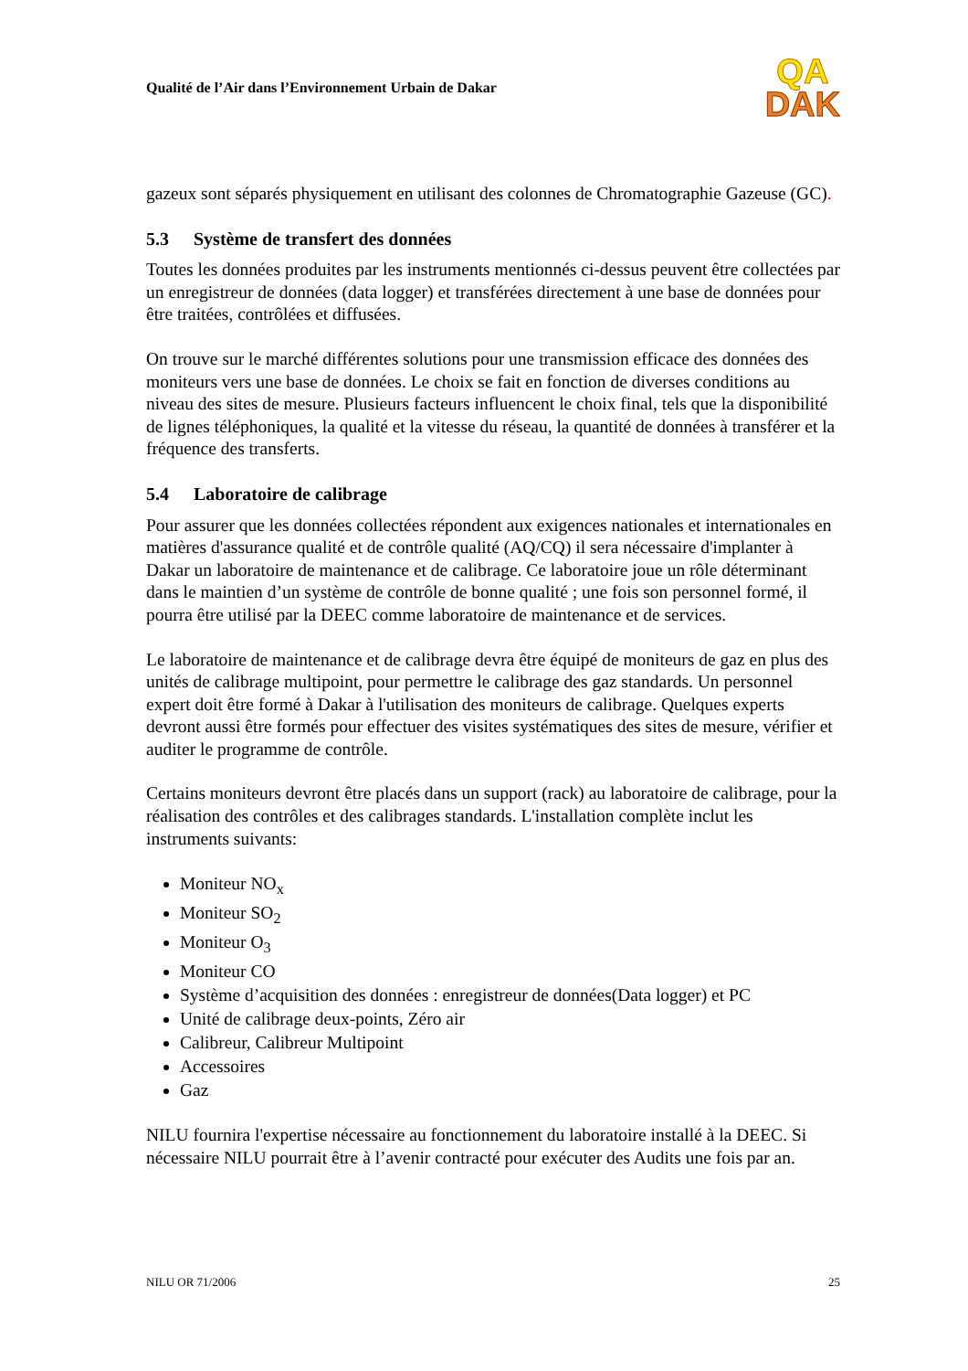Qualité de l’Air dans l’Environnement Urbain de Dakar
QA
DAK
gazeux sont séparés physiquement en utilisant des colonnes de Chromatographie Gazeuse (GC).
5.3 Système de transfert des données
Toutes les données produites par les instruments mentionnés ci-dessus peuvent être collectées par un enregistreur de données (data logger) et transférées directement à une base de données pour être traitées, contrôlées et diffusées.
On trouve sur le marché différentes solutions pour une transmission efficace des données des moniteurs vers une base de données. Le choix se fait en fonction de diverses conditions au niveau des sites de mesure. Plusieurs facteurs influencent le choix final, tels que la disponibilité de lignes téléphoniques, la qualité et la vitesse du réseau, la quantité de données à transférer et la fréquence des transferts.
5.4 Laboratoire de calibrage
Pour assurer que les données collectées répondent aux exigences nationales et internationales en matières d'assurance qualité et de contrôle qualité (AQ/CQ) il sera nécessaire d'implanter à Dakar un laboratoire de maintenance et de calibrage. Ce laboratoire joue un rôle déterminant dans le maintien d’un système de contrôle de bonne qualité ; une fois son personnel formé, il pourra être utilisé par la DEEC comme laboratoire de maintenance et de services.
Le laboratoire de maintenance et de calibrage devra être équipé de moniteurs de gaz en plus des unités de calibrage multipoint, pour permettre le calibrage des gaz standards. Un personnel expert doit être formé à Dakar à l'utilisation des moniteurs de calibrage. Quelques experts devront aussi être formés pour effectuer des visites systématiques des sites de mesure, vérifier et auditer le programme de contrôle.
Certains moniteurs devront être placés dans un support (rack) au laboratoire de calibrage, pour la réalisation des contrôles et des calibrages standards. L'installation complète inclut les instruments suivants:
Moniteur NO<sub>x</sub>
Moniteur SO<sub>2</sub>
Moniteur O<sub>3</sub>
Moniteur CO
Système d’acquisition des données : enregistreur de données(Data logger) et PC
Unité de calibrage deux-points, Zéro air
Calibreur, Calibreur Multipoint
Accessoires
Gaz
NILU fournira l'expertise nécessaire au fonctionnement du laboratoire installé à la DEEC. Si nécessaire NILU pourrait être à l’avenir contracté pour exécuter des Audits une fois par an.
NILU OR 71/2006 25